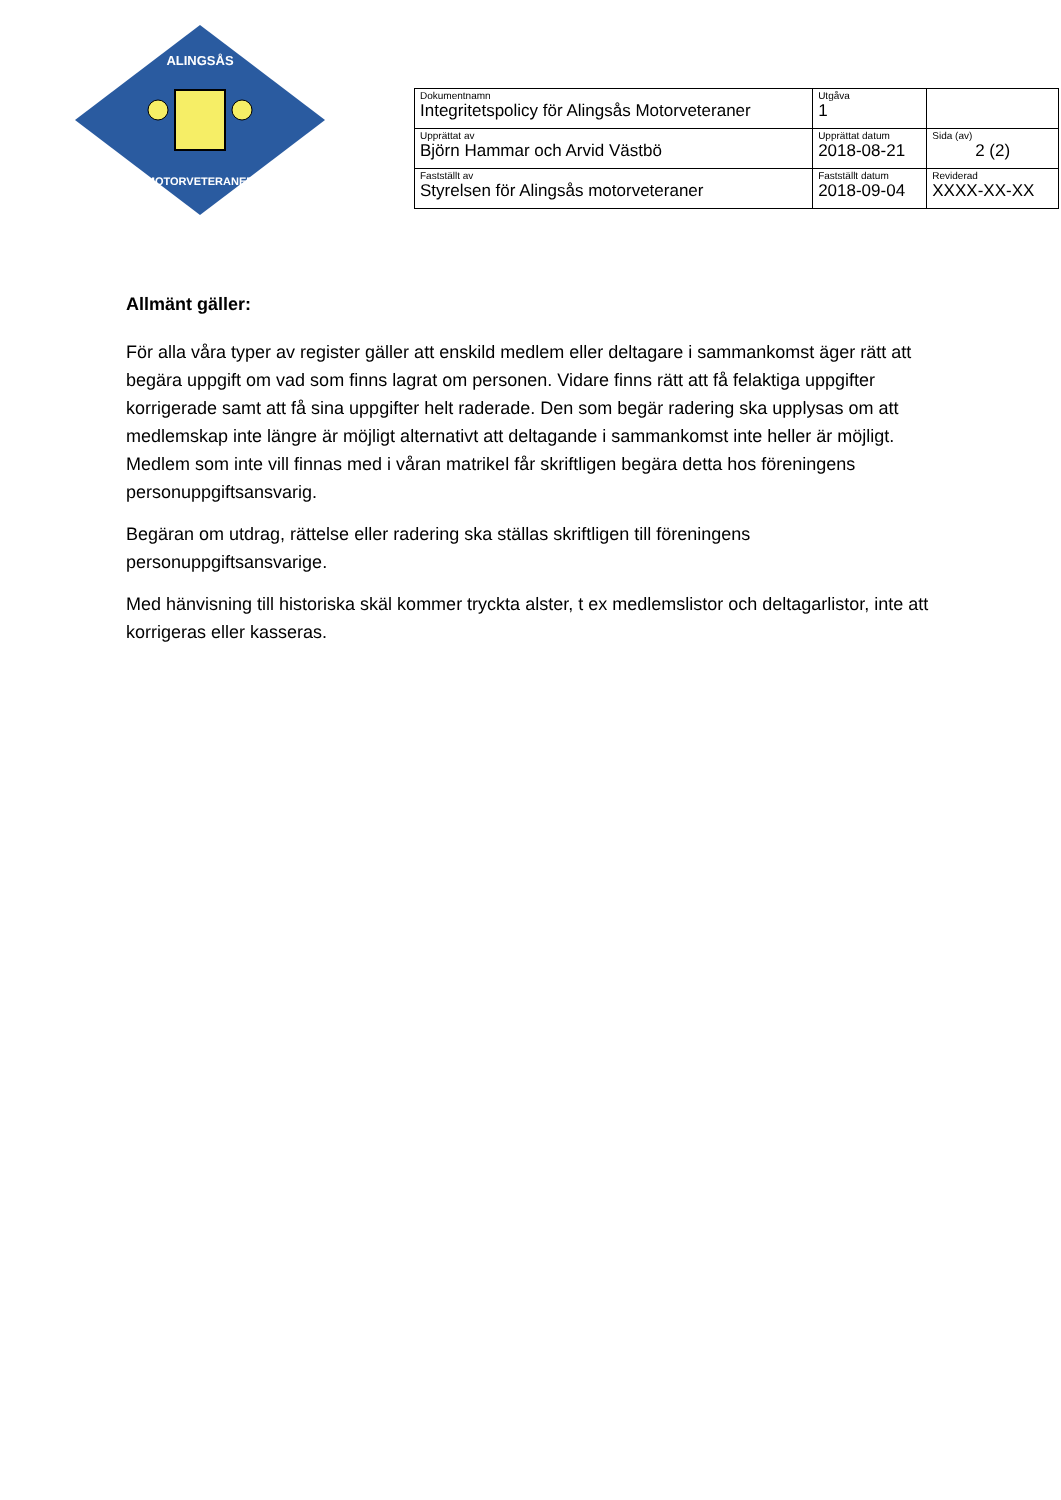ALINGSÅS
MOTORVETERANER
| Dokumentnamn Integritetspolicy för Alingsås Motorveteraner | | Utgåva 1 | |
| Upprättat av Björn Hammar och Arvid Västbö | Upprättat datum 2018-08-21 | | Sida (av) 2 (2) |
| Fastställt av Styrelsen för Alingsås motorveteraner | Fastställt datum 2018-09-04 | | Reviderad XXXX-XX-XX |
Allmänt gäller:
För alla våra typer av register gäller att enskild medlem eller deltagare i sammankomst äger rätt att begära uppgift om vad som finns lagrat om personen. Vidare finns rätt att få felaktiga uppgifter korrigerade samt att få sina uppgifter helt raderade. Den som begär radering ska upplysas om att medlemskap inte längre är möjligt alternativt att deltagande i sammankomst inte heller är möjligt. Medlem som inte vill finnas med i våran matrikel får skriftligen begära detta hos föreningens personuppgiftsansvarig.
Begäran om utdrag, rättelse eller radering ska ställas skriftligen till föreningens personuppgiftsansvarige.
Med hänvisning till historiska skäl kommer tryckta alster, t ex medlemslistor och deltagarlistor, inte att korrigeras eller kasseras.